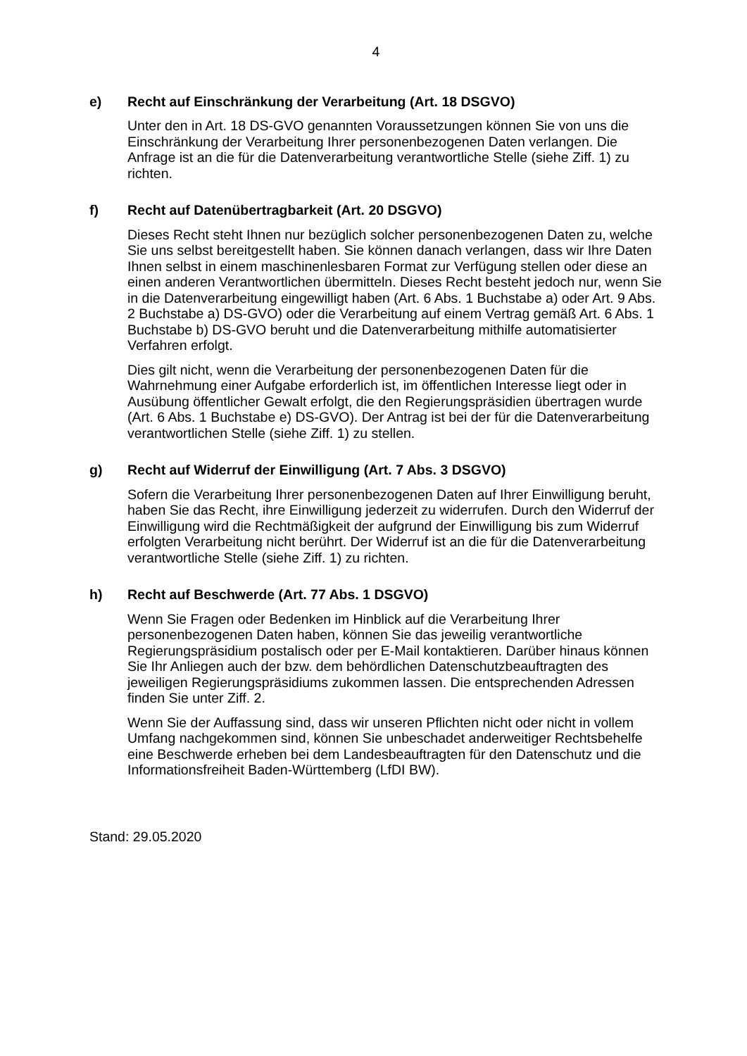4
e) Recht auf Einschränkung der Verarbeitung (Art. 18 DSGVO)
Unter den in Art. 18 DS-GVO genannten Voraussetzungen können Sie von uns die Einschränkung der Verarbeitung Ihrer personenbezogenen Daten verlangen. Die Anfrage ist an die für die Datenverarbeitung verantwortliche Stelle (siehe Ziff. 1) zu richten.
f) Recht auf Datenübertragbarkeit (Art. 20 DSGVO)
Dieses Recht steht Ihnen nur bezüglich solcher personenbezogenen Daten zu, welche Sie uns selbst bereitgestellt haben. Sie können danach verlangen, dass wir Ihre Daten Ihnen selbst in einem maschinenlesbaren Format zur Verfügung stellen oder diese an einen anderen Verantwortlichen übermitteln. Dieses Recht besteht jedoch nur, wenn Sie in die Datenverarbeitung eingewilligt haben (Art. 6 Abs. 1 Buchstabe a) oder Art. 9 Abs. 2 Buchstabe a) DS-GVO) oder die Verarbeitung auf einem Vertrag gemäß Art. 6 Abs. 1 Buchstabe b) DS-GVO beruht und die Datenverarbeitung mithilfe automatisierter Verfahren erfolgt.
Dies gilt nicht, wenn die Verarbeitung der personenbezogenen Daten für die Wahrnehmung einer Aufgabe erforderlich ist, im öffentlichen Interesse liegt oder in Ausübung öffentlicher Gewalt erfolgt, die den Regierungspräsidien übertragen wurde (Art. 6 Abs. 1 Buchstabe e) DS-GVO). Der Antrag ist bei der für die Datenverarbeitung verantwortlichen Stelle (siehe Ziff. 1) zu stellen.
g) Recht auf Widerruf der Einwilligung (Art. 7 Abs. 3 DSGVO)
Sofern die Verarbeitung Ihrer personenbezogenen Daten auf Ihrer Einwilligung beruht, haben Sie das Recht, ihre Einwilligung jederzeit zu widerrufen. Durch den Widerruf der Einwilligung wird die Rechtmäßigkeit der aufgrund der Einwilligung bis zum Widerruf erfolgten Verarbeitung nicht berührt. Der Widerruf ist an die für die Datenverarbeitung verantwortliche Stelle (siehe Ziff. 1) zu richten.
h) Recht auf Beschwerde (Art. 77 Abs. 1 DSGVO)
Wenn Sie Fragen oder Bedenken im Hinblick auf die Verarbeitung Ihrer personenbezogenen Daten haben, können Sie das jeweilig verantwortliche Regierungspräsidium postalisch oder per E-Mail kontaktieren. Darüber hinaus können Sie Ihr Anliegen auch der bzw. dem behördlichen Datenschutzbeauftragten des jeweiligen Regierungspräsidiums zukommen lassen. Die entsprechenden Adressen finden Sie unter Ziff. 2.
Wenn Sie der Auffassung sind, dass wir unseren Pflichten nicht oder nicht in vollem Umfang nachgekommen sind, können Sie unbeschadet anderweitiger Rechtsbehelfe eine Beschwerde erheben bei dem Landesbeauftragten für den Datenschutz und die Informationsfreiheit Baden-Württemberg (LfDI BW).
Stand: 29.05.2020